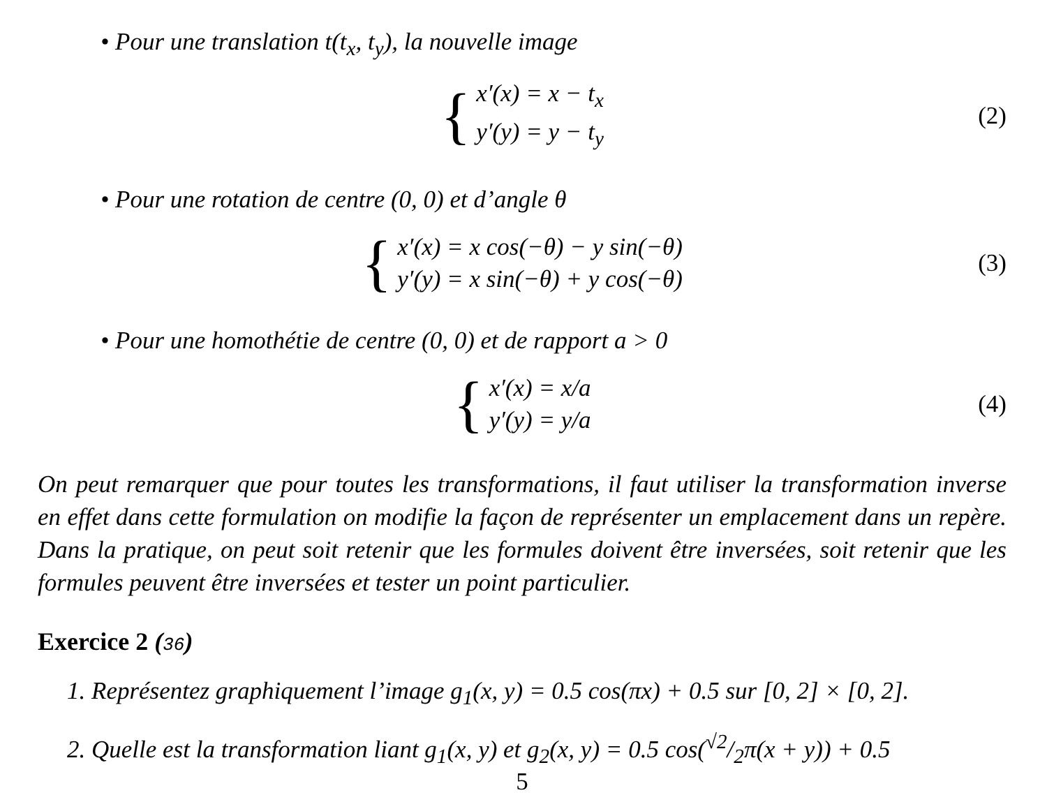• Pour une translation t(t<sub>x</sub>, t<sub>y</sub>), la nouvelle image
{
x′(x) = x − t<sub>x</sub>
y′(y) = y − t<sub>y</sub>
(2)
• Pour une rotation de centre (0, 0) et d’angle θ
{
x′(x) = x cos(−θ) − y sin(−θ)
y′(y) = x sin(−θ) + y cos(−θ)
(3)
• Pour une homothétie de centre (0, 0) et de rapport a > 0
{
x′(x) = x/a
y′(y) = y/a
(4)
On peut remarquer que pour toutes les transformations, il faut utiliser la transformation inverse en effet dans cette formulation on modifie la façon de représenter un emplacement dans un repère. Dans la pratique, on peut soit retenir que les formules doivent être inversées, soit retenir que les formules peuvent être inversées et tester un point particulier.
Exercice 2 (36)
1. Représentez graphiquement l’image g<sub>1</sub>(x, y) = 0.5 cos(πx) + 0.5 sur [0, 2] × [0, 2].
2. Quelle est la transformation liant g<sub>1</sub>(x, y) et g<sub>2</sub>(x, y) = 0.5 cos(√2/2π(x + y)) + 0.5
5